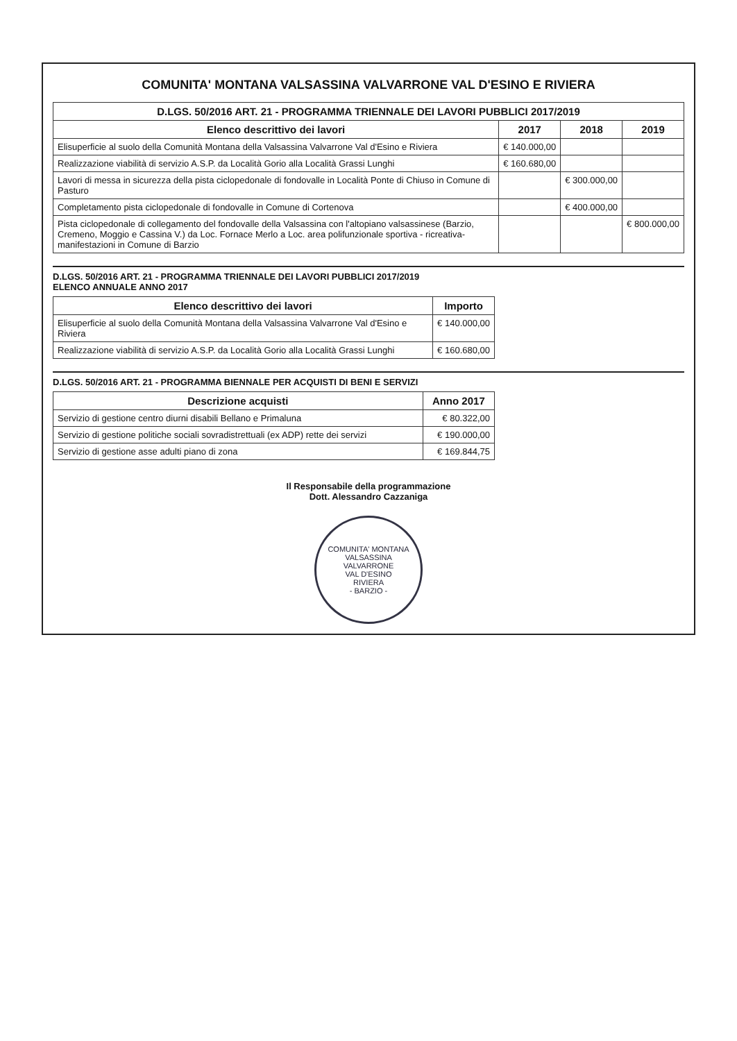COMUNITA' MONTANA VALSASSINA VALVARRONE VAL D'ESINO E RIVIERA
| D.LGS. 50/2016 ART. 21 - PROGRAMMA TRIENNALE DEI LAVORI PUBBLICI 2017/2019 | | | |
| --- | --- | --- | --- |
| Elenco descrittivo dei lavori | 2017 | 2018 | 2019 |
| Elisuperficie al suolo della Comunità Montana della Valsassina Valvarrone Val d'Esino e Riviera | € 140.000,00 | | |
| Realizzazione viabilità di servizio A.S.P. da Località Gorio alla Località Grassi Lunghi | € 160.680,00 | | |
| Lavori di messa in sicurezza della pista ciclopedonale di fondovalle in Località Ponte di Chiuso in Comune di Pasturo | | € 300.000,00 | |
| Completamento pista ciclopedonale di fondovalle in Comune di Cortenova | | € 400.000,00 | |
| Pista ciclopedonale di collegamento del fondovalle della Valsassina con l'altopiano valsassinese (Barzio, Cremeno, Moggio e Cassina V.) da Loc. Fornace Merlo a Loc. area polifunzionale sportiva - ricreativa- manifestazioni in Comune di Barzio | | | € 800.000,00 |
D.LGS. 50/2016 ART. 21 - PROGRAMMA TRIENNALE DEI LAVORI PUBBLICI 2017/2019
ELENCO ANNUALE ANNO 2017
| Elenco descrittivo dei lavori | Importo |
| --- | --- |
| Elisuperficie al suolo della Comunità Montana della Valsassina Valvarrone Val d'Esino e Riviera | € 140.000,00 |
| Realizzazione viabilità di servizio A.S.P. da Località Gorio alla Località Grassi Lunghi | € 160.680,00 |
D.LGS. 50/2016 ART. 21 - PROGRAMMA BIENNALE PER ACQUISTI DI BENI E SERVIZI
| Descrizione acquisti | Anno 2017 |
| --- | --- |
| Servizio di gestione centro diurni disabili Bellano e Primaluna | € 80.322,00 |
| Servizio di gestione politiche sociali sovradistrettuali (ex ADP) rette dei servizi | € 190.000,00 |
| Servizio di gestione asse adulti piano di zona | € 169.844,75 |
Il Responsabile della programmazione
Dott. Alessandro Cazzaniga
COMUNITA' MONTANA
VALSASSINA
VALVARRONE
VAL D'ESINO
RIVIERA
- BARZIO -